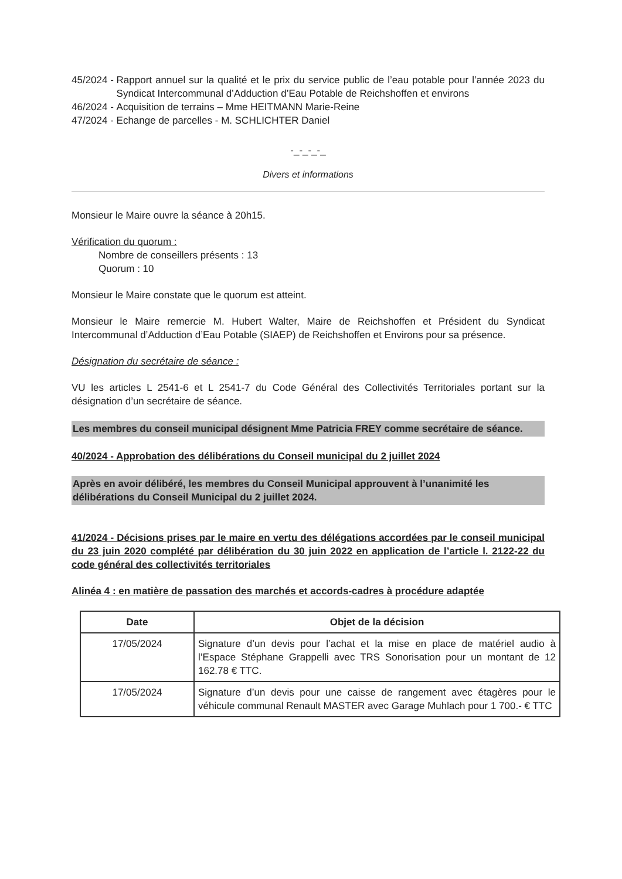45/2024 - Rapport annuel sur la qualité et le prix du service public de l’eau potable pour l’année 2023 du Syndicat Intercommunal d’Adduction d’Eau Potable de Reichshoffen et environs
46/2024 - Acquisition de terrains – Mme HEITMANN Marie-Reine
47/2024 - Echange de parcelles - M. SCHLICHTER Daniel
-_-_-_-_
Divers et informations
Monsieur le Maire ouvre la séance à 20h15.
Vérification du quorum :
Nombre de conseillers présents : 13
Quorum : 10
Monsieur le Maire constate que le quorum est atteint.
Monsieur le Maire remercie M. Hubert Walter, Maire de Reichshoffen et Président du Syndicat Intercommunal d’Adduction d’Eau Potable (SIAEP) de Reichshoffen et Environs pour sa présence.
Désignation du secrétaire de séance :
VU les articles L 2541-6 et L 2541-7 du Code Général des Collectivités Territoriales portant sur la désignation d’un secrétaire de séance.
Les membres du conseil municipal désignent Mme Patricia FREY comme secrétaire de séance.
40/2024 - Approbation des délibérations du Conseil municipal du 2 juillet 2024
Après en avoir délibéré, les membres du Conseil Municipal approuvent à l’unanimité les délibérations du Conseil Municipal du 2 juillet 2024.
41/2024 - Décisions prises par le maire en vertu des délégations accordées par le conseil municipal du 23 juin 2020 complété par délibération du 30 juin 2022 en application de l’article l. 2122-22 du code général des collectivités territoriales
Alinéa 4 : en matière de passation des marchés et accords-cadres à procédure adaptée
| Date | Objet de la décision |
| --- | --- |
| 17/05/2024 | Signature d’un devis pour l’achat et la mise en place de matériel audio à l’Espace Stéphane Grappelli avec TRS Sonorisation pour un montant de 12 162.78 € TTC. |
| 17/05/2024 | Signature d’un devis pour une caisse de rangement avec étagères pour le véhicule communal Renault MASTER avec Garage Muhlach pour 1 700.- € TTC |